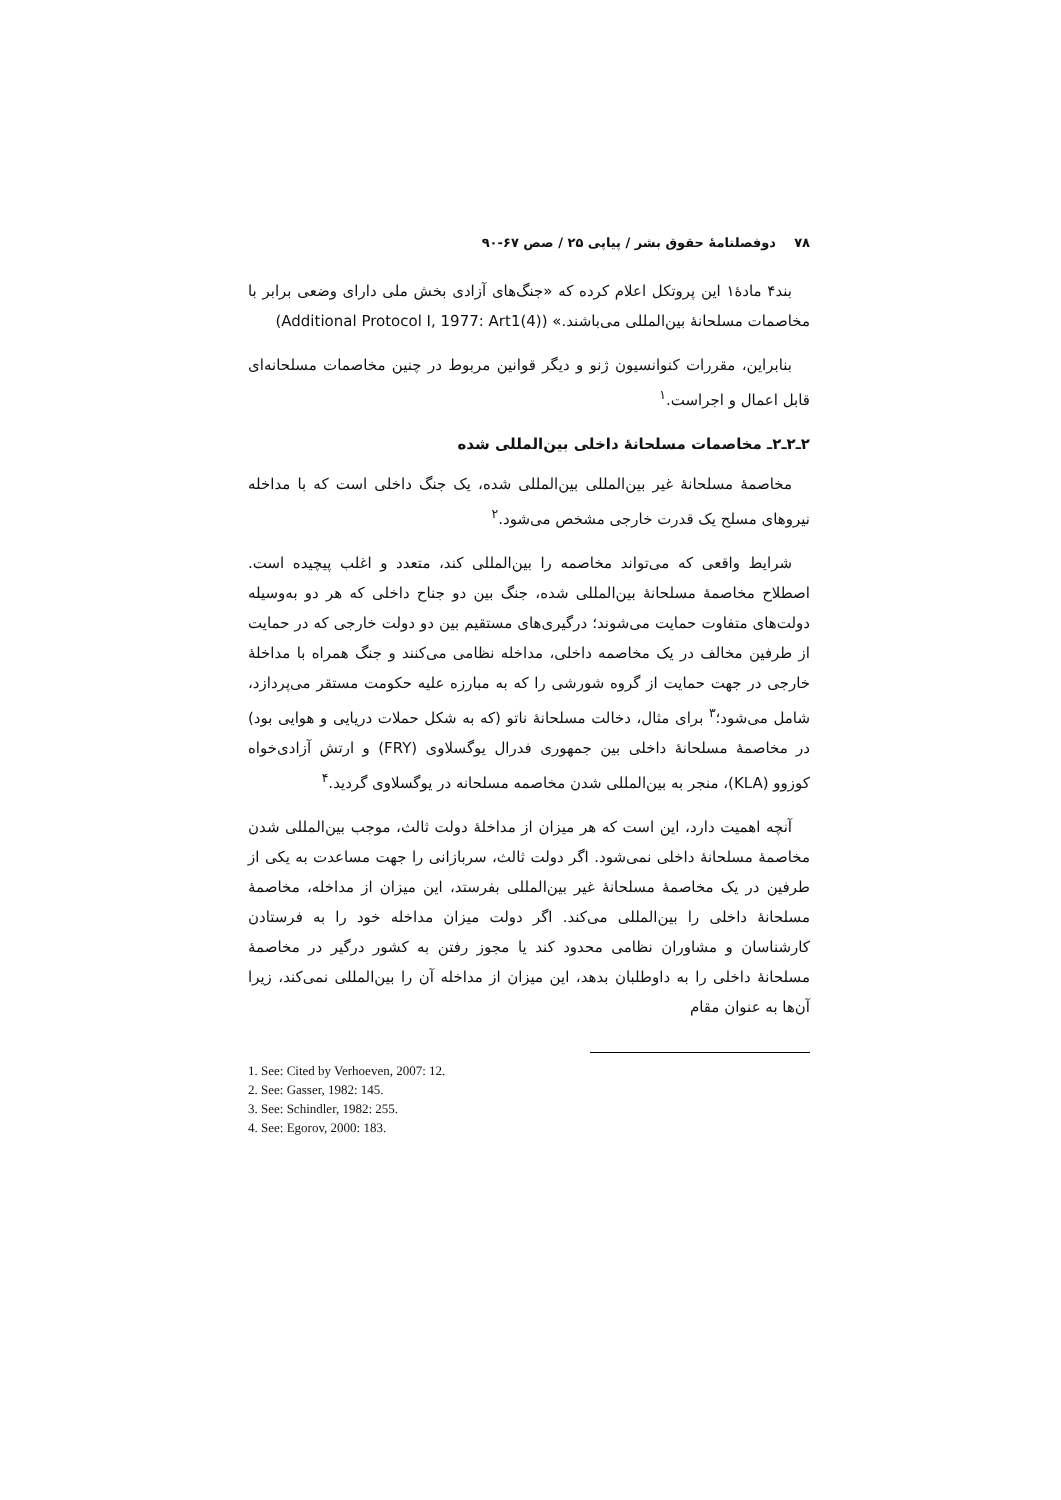۷۸ دوفصلنامهٔ حقوق بشر / پیاپی ۲۵ / صص ۶۷-۹۰
بند۴ مادهٔ۱ این پروتکل اعلام کرده که «جنگ‌های آزادی بخش ملی دارای وضعی برابر با مخاصمات مسلحانهٔ بین‌المللی می‌باشند.» (Additional Protocol I, 1977: Art1(4))
بنابراین، مقررات کنوانسیون ژنو و دیگر قوانین مربوط در چنین مخاصمات مسلحانه‌ای قابل اعمال و اجراست.<sup>۱</sup>
۲ـ۲ـ۲ـ مخاصمات مسلحانهٔ داخلی بین‌المللی شده
مخاصمهٔ مسلحانهٔ غیر بین‌المللی بین‌المللی شده، یک جنگ داخلی است که با مداخله نیروهای مسلح یک قدرت خارجی مشخص می‌شود.<sup>۲</sup>
شرایط واقعی که می‌تواند مخاصمه را بین‌المللی کند، متعدد و اغلب پیچیده است. اصطلاح مخاصمهٔ مسلحانهٔ بین‌المللی شده، جنگ بین دو جناح داخلی که هر دو به‌وسیله دولت‌های متفاوت حمایت می‌شوند؛ درگیری‌های مستقیم بین دو دولت خارجی که در حمایت از طرفین مخالف در یک مخاصمه داخلی، مداخله نظامی می‌کنند و جنگ همراه با مداخلهٔ خارجی در جهت حمایت از گروه شورشی را که به مبارزه علیه حکومت مستقر می‌پردازد، شامل می‌شود؛<sup>۳</sup> برای مثال، دخالت مسلحانهٔ ناتو (که به شکل حملات دریایی و هوایی بود) در مخاصمهٔ مسلحانهٔ داخلی بین جمهوری فدرال یوگسلاوی (FRY) و ارتش آزادی‌خواه کوزوو (KLA)، منجر به بین‌المللی شدن مخاصمه مسلحانه در یوگسلاوی گردید.<sup>۴</sup>
آنچه اهمیت دارد، این است که هر میزان از مداخلهٔ دولت ثالث، موجب بین‌المللی شدن مخاصمهٔ مسلحانهٔ داخلی نمی‌شود. اگر دولت ثالث، سربازانی را جهت مساعدت به یکی از طرفین در یک مخاصمهٔ مسلحانهٔ غیر بین‌المللی بفرستد، این میزان از مداخله، مخاصمهٔ مسلحانهٔ داخلی را بین‌المللی می‌کند. اگر دولت میزان مداخله خود را به فرستادن کارشناسان و مشاوران نظامی محدود کند یا مجوز رفتن به کشور درگیر در مخاصمهٔ مسلحانهٔ داخلی را به داوطلبان بدهد، این میزان از مداخله آن را بین‌المللی نمی‌کند، زیرا آن‌ها به عنوان مقام
1. See: Cited by Verhoeven, 2007: 12.
2. See: Gasser, 1982: 145.
3. See: Schindler, 1982: 255.
4. See: Egorov, 2000: 183.